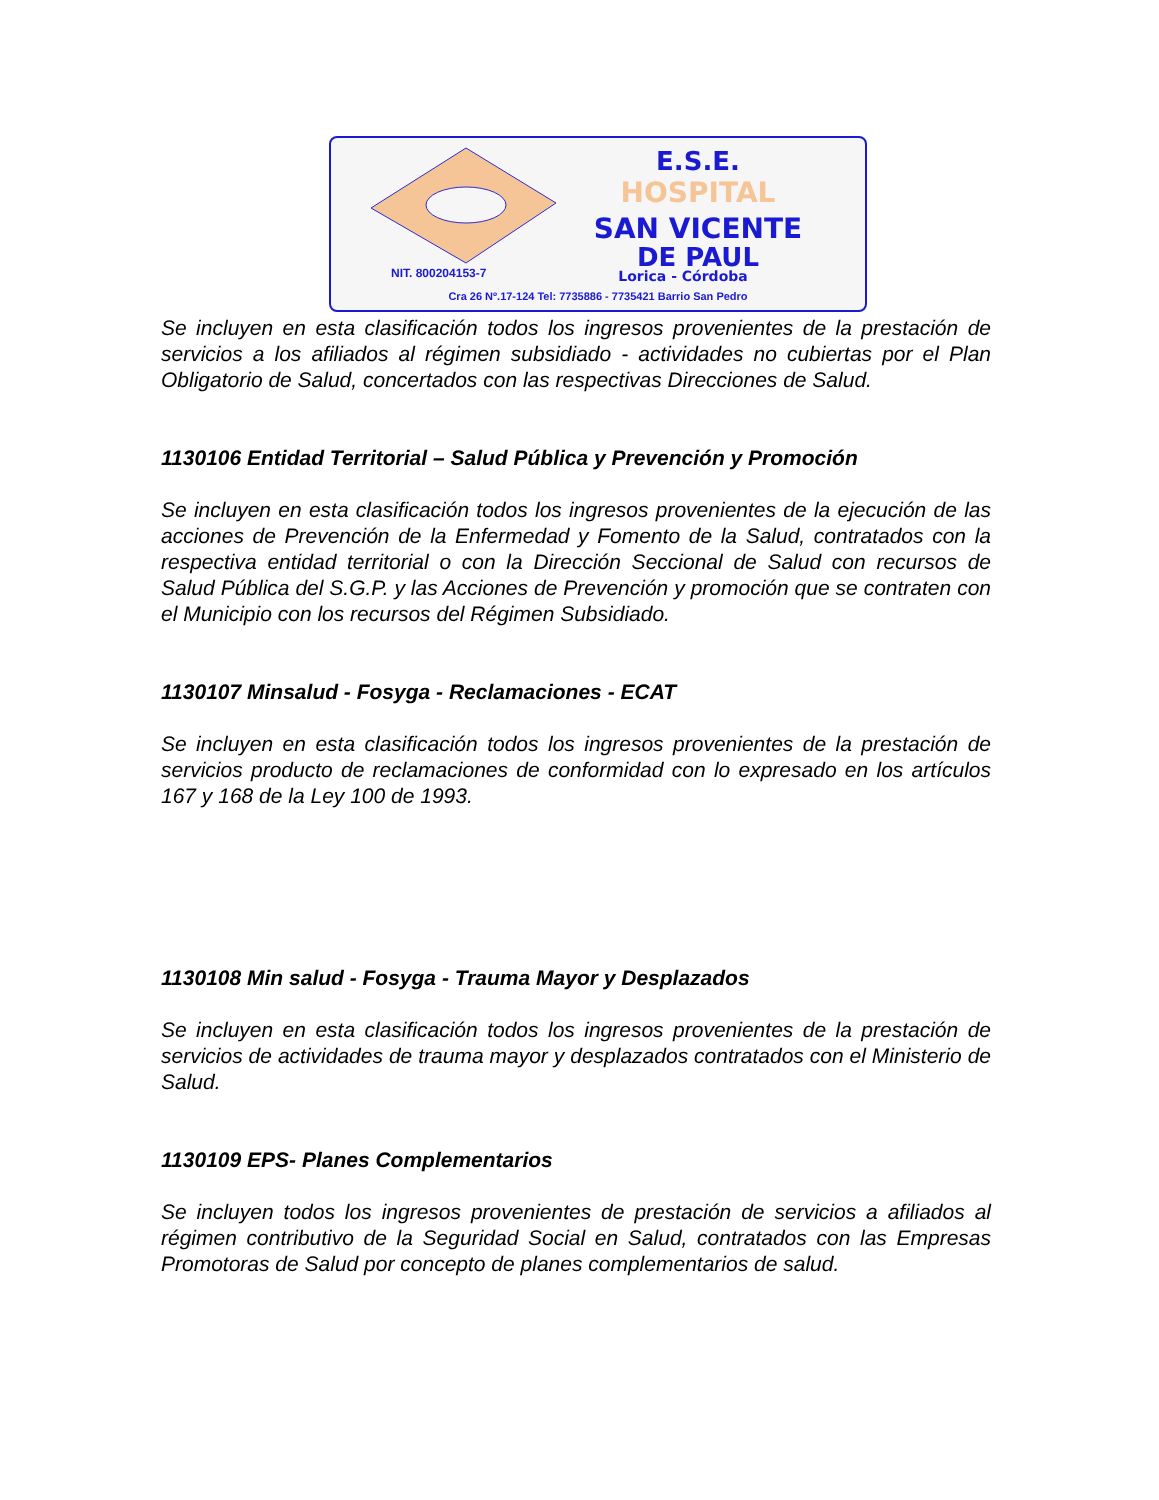E.S.E.
HOSPITAL
SAN VICENTE
DE PAUL
NIT. 800204153-7 Lorica - Córdoba
Cra 26 Nº.17-124 Tel: 7735886 - 7735421 Barrio San Pedro
Se incluyen en esta clasificación todos los ingresos provenientes de la prestación de servicios a los afiliados al régimen subsidiado - actividades no cubiertas por el Plan Obligatorio de Salud, concertados con las respectivas Direcciones de Salud.
1130106 Entidad Territorial – Salud Pública y Prevención y Promoción
Se incluyen en esta clasificación todos los ingresos provenientes de la ejecución de las acciones de Prevención de la Enfermedad y Fomento de la Salud, contratados con la respectiva entidad territorial o con la Dirección Seccional de Salud con recursos de Salud Pública del S.G.P. y las Acciones de Prevención y promoción que se contraten con el Municipio con los recursos del Régimen Subsidiado.
1130107 Minsalud - Fosyga - Reclamaciones - ECAT
Se incluyen en esta clasificación todos los ingresos provenientes de la prestación de servicios producto de reclamaciones de conformidad con lo expresado en los artículos 167 y 168 de la Ley 100 de 1993.
1130108 Min salud - Fosyga - Trauma Mayor y Desplazados
Se incluyen en esta clasificación todos los ingresos provenientes de la prestación de servicios de actividades de trauma mayor y desplazados contratados con el Ministerio de Salud.
1130109 EPS- Planes Complementarios
Se incluyen todos los ingresos provenientes de prestación de servicios a afiliados al régimen contributivo de la Seguridad Social en Salud, contratados con las Empresas Promotoras de Salud por concepto de planes complementarios de salud.